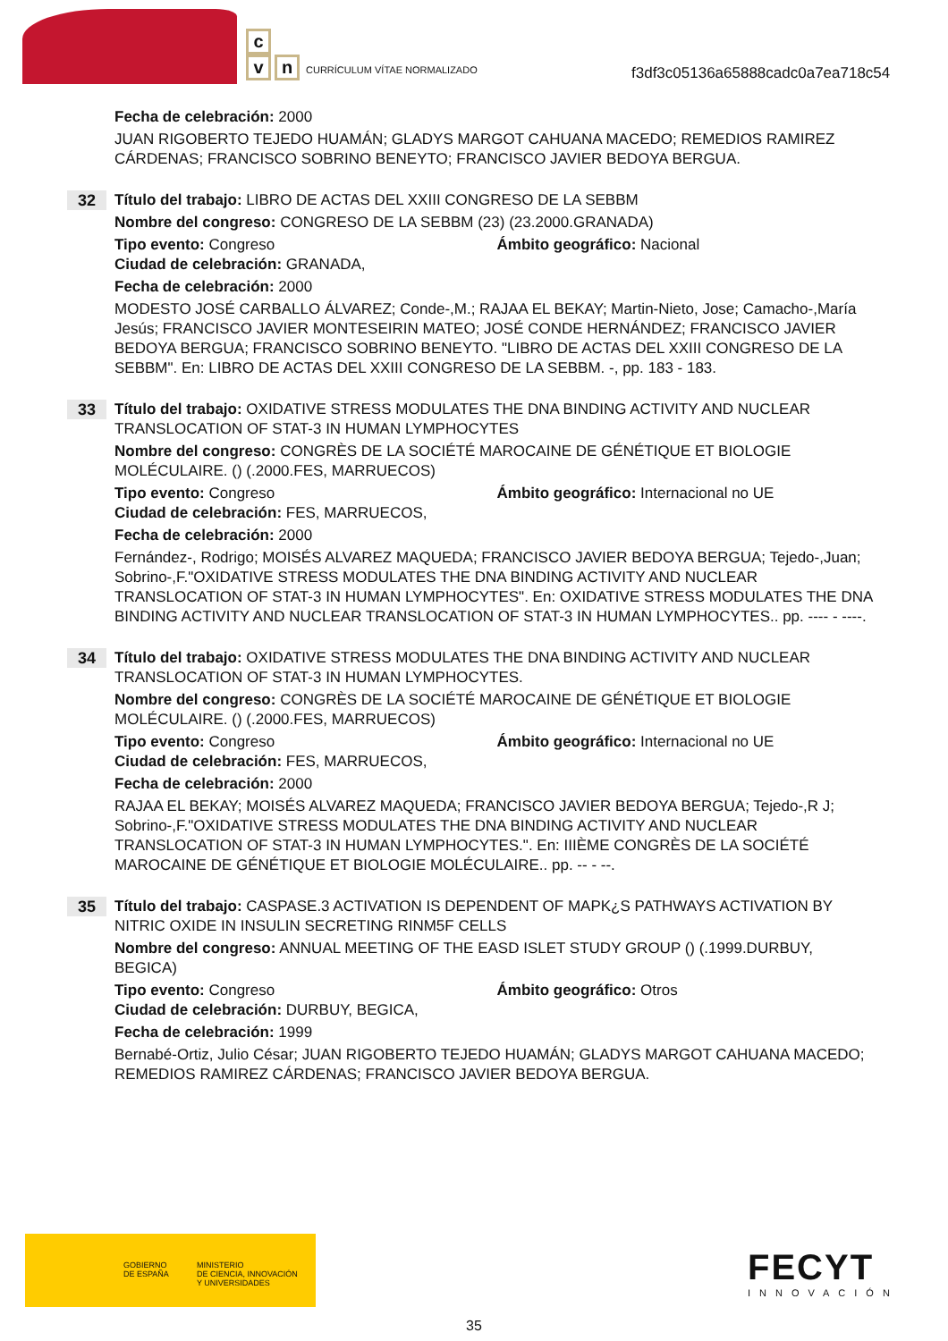c
v n
CURRÍCULUM VÍTAE NORMALIZADO
f3df3c05136a65888cadc0a7ea718c54
Fecha de celebración: 2000
JUAN RIGOBERTO TEJEDO HUAMÁN; GLADYS MARGOT CAHUANA MACEDO; REMEDIOS RAMIREZ CÁRDENAS; FRANCISCO SOBRINO BENEYTO; FRANCISCO JAVIER BEDOYA BERGUA.
32
Título del trabajo: LIBRO DE ACTAS DEL XXIII CONGRESO DE LA SEBBM
Nombre del congreso: CONGRESO DE LA SEBBM (23) (23.2000.GRANADA)
Tipo evento: Congreso Ámbito geográfico: Nacional
Ciudad de celebración: GRANADA,
Fecha de celebración: 2000
MODESTO JOSÉ CARBALLO ÁLVAREZ; Conde-,M.; RAJAA EL BEKAY; Martin-Nieto, Jose; Camacho-,María Jesús; FRANCISCO JAVIER MONTESEIRIN MATEO; JOSÉ CONDE HERNÁNDEZ; FRANCISCO JAVIER BEDOYA BERGUA; FRANCISCO SOBRINO BENEYTO. "LIBRO DE ACTAS DEL XXIII CONGRESO DE LA SEBBM". En: LIBRO DE ACTAS DEL XXIII CONGRESO DE LA SEBBM. -, pp. 183 - 183.
33
Título del trabajo: OXIDATIVE STRESS MODULATES THE DNA BINDING ACTIVITY AND NUCLEAR TRANSLOCATION OF STAT-3 IN HUMAN LYMPHOCYTES
Nombre del congreso: CONGRÈS DE LA SOCIÉTÉ MAROCAINE DE GÉNÉTIQUE ET BIOLOGIE MOLÉCULAIRE. () (.2000.FES, MARRUECOS)
Tipo evento: Congreso Ámbito geográfico: Internacional no UE
Ciudad de celebración: FES, MARRUECOS,
Fecha de celebración: 2000
Fernández-, Rodrigo; MOISÉS ALVAREZ MAQUEDA; FRANCISCO JAVIER BEDOYA BERGUA; Tejedo-,Juan; Sobrino-,F."OXIDATIVE STRESS MODULATES THE DNA BINDING ACTIVITY AND NUCLEAR TRANSLOCATION OF STAT-3 IN HUMAN LYMPHOCYTES". En: OXIDATIVE STRESS MODULATES THE DNA BINDING ACTIVITY AND NUCLEAR TRANSLOCATION OF STAT-3 IN HUMAN LYMPHOCYTES.. pp. ---- - ----.
34
Título del trabajo: OXIDATIVE STRESS MODULATES THE DNA BINDING ACTIVITY AND NUCLEAR TRANSLOCATION OF STAT-3 IN HUMAN LYMPHOCYTES.
Nombre del congreso: CONGRÈS DE LA SOCIÉTÉ MAROCAINE DE GÉNÉTIQUE ET BIOLOGIE MOLÉCULAIRE. () (.2000.FES, MARRUECOS)
Tipo evento: Congreso Ámbito geográfico: Internacional no UE
Ciudad de celebración: FES, MARRUECOS,
Fecha de celebración: 2000
RAJAA EL BEKAY; MOISÉS ALVAREZ MAQUEDA; FRANCISCO JAVIER BEDOYA BERGUA; Tejedo-,R J; Sobrino-,F."OXIDATIVE STRESS MODULATES THE DNA BINDING ACTIVITY AND NUCLEAR TRANSLOCATION OF STAT-3 IN HUMAN LYMPHOCYTES.". En: IIIÈME CONGRÈS DE LA SOCIÉTÉ MAROCAINE DE GÉNÉTIQUE ET BIOLOGIE MOLÉCULAIRE.. pp. -- - --.
35
Título del trabajo: CASPASE.3 ACTIVATION IS DEPENDENT OF MAPK¿S PATHWAYS ACTIVATION BY NITRIC OXIDE IN INSULIN SECRETING RINM5F CELLS
Nombre del congreso: ANNUAL MEETING OF THE EASD ISLET STUDY GROUP () (.1999.DURBUY, BEGICA)
Tipo evento: Congreso Ámbito geográfico: Otros
Ciudad de celebración: DURBUY, BEGICA,
Fecha de celebración: 1999
Bernabé-Ortiz, Julio César; JUAN RIGOBERTO TEJEDO HUAMÁN; GLADYS MARGOT CAHUANA MACEDO; REMEDIOS RAMIREZ CÁRDENAS; FRANCISCO JAVIER BEDOYA BERGUA.
GOBIERNO
DE ESPAÑA
MINISTERIO
DE CIENCIA, INNOVACIÓN
Y UNIVERSIDADES
FECYT
INNOVACIÓN
35